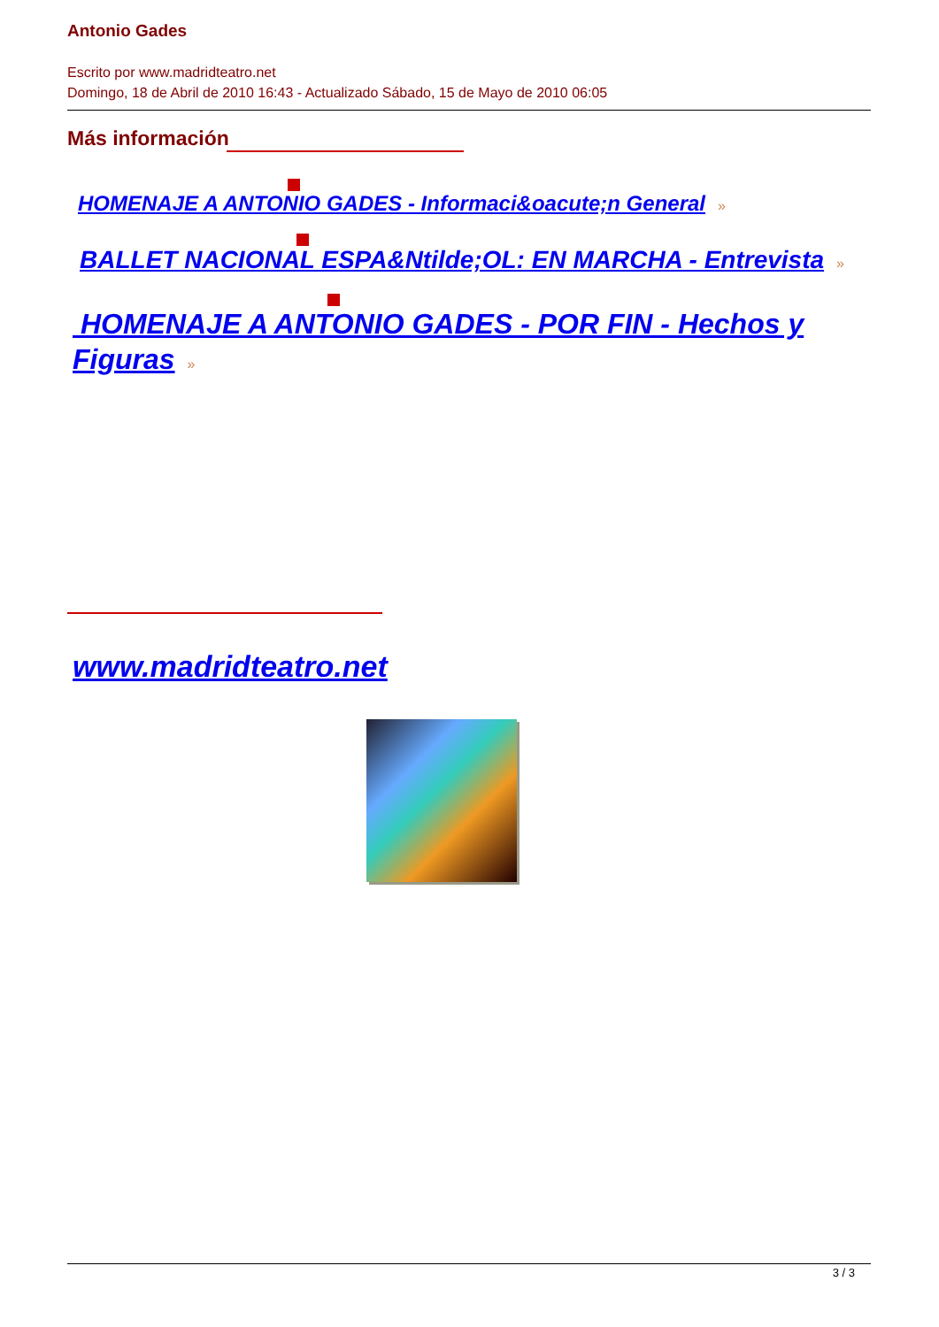Antonio Gades
Escrito por www.madridteatro.net
Domingo, 18 de Abril de 2010 16:43 - Actualizado Sábado, 15 de Mayo de 2010 06:05
Más información
HOMENAJE A ANTONIO GADES - Informaci&oacute;n General »
BALLET NACIONAL ESPA&Ntilde;OL: EN MARCHA - Entrevista »
HOMENAJE A ANTONIO GADES - POR FIN - Hechos y Figuras »
www.madridteatro.net
3 / 3